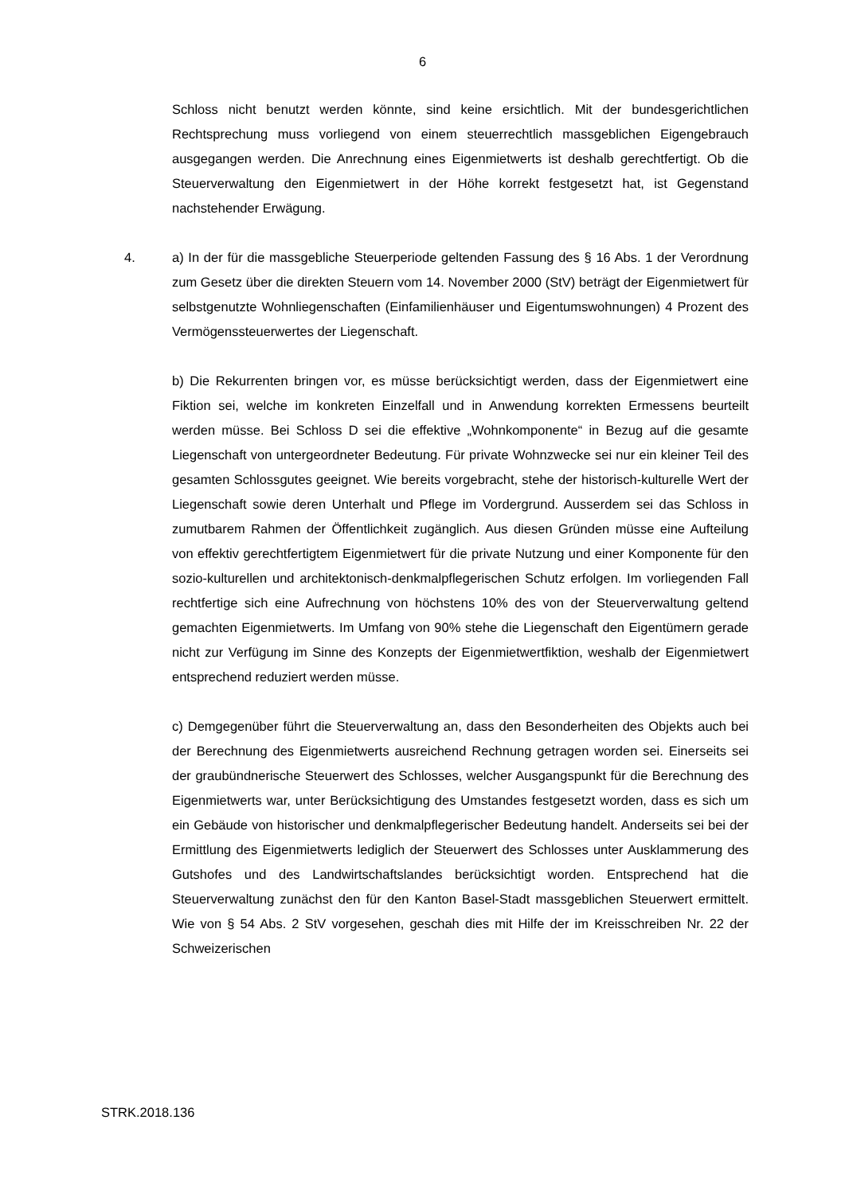6
Schloss nicht benutzt werden könnte, sind keine ersichtlich. Mit der bundesgerichtlichen Rechtsprechung muss vorliegend von einem steuerrechtlich massgeblichen Eigengebrauch ausgegangen werden. Die Anrechnung eines Eigenmietwerts ist deshalb gerechtfertigt. Ob die Steuerverwaltung den Eigenmietwert in der Höhe korrekt festgesetzt hat, ist Gegenstand nachstehender Erwägung.
4.
a) In der für die massgebliche Steuerperiode geltenden Fassung des § 16 Abs. 1 der Verordnung zum Gesetz über die direkten Steuern vom 14. November 2000 (StV) beträgt der Eigenmietwert für selbstgenutzte Wohnliegenschaften (Einfamilienhäuser und Eigentumswohnungen) 4 Prozent des Vermögenssteuerwertes der Liegenschaft.
b) Die Rekurrenten bringen vor, es müsse berücksichtigt werden, dass der Eigenmietwert eine Fiktion sei, welche im konkreten Einzelfall und in Anwendung korrekten Ermessens beurteilt werden müsse. Bei Schloss D sei die effektive „Wohnkomponente“ in Bezug auf die gesamte Liegenschaft von untergeordneter Bedeutung. Für private Wohnzwecke sei nur ein kleiner Teil des gesamten Schlossgutes geeignet. Wie bereits vorgebracht, stehe der historisch-kulturelle Wert der Liegenschaft sowie deren Unterhalt und Pflege im Vordergrund. Ausserdem sei das Schloss in zumutbarem Rahmen der Öffentlichkeit zugänglich. Aus diesen Gründen müsse eine Aufteilung von effektiv gerechtfertigtem Eigenmietwert für die private Nutzung und einer Komponente für den sozio-kulturellen und architektonisch-denkmalpflegerischen Schutz erfolgen. Im vorliegenden Fall rechtfertige sich eine Aufrechnung von höchstens 10% des von der Steuerverwaltung geltend gemachten Eigenmietwerts. Im Umfang von 90% stehe die Liegenschaft den Eigentümern gerade nicht zur Verfügung im Sinne des Konzepts der Eigenmietwertfiktion, weshalb der Eigenmietwert entsprechend reduziert werden müsse.
c) Demgegenüber führt die Steuerverwaltung an, dass den Besonderheiten des Objekts auch bei der Berechnung des Eigenmietwerts ausreichend Rechnung getragen worden sei. Einerseits sei der graubündnerische Steuerwert des Schlosses, welcher Ausgangspunkt für die Berechnung des Eigenmietwerts war, unter Berücksichtigung des Umstandes festgesetzt worden, dass es sich um ein Gebäude von historischer und denkmalpflegerischer Bedeutung handelt. Anderseits sei bei der Ermittlung des Eigenmietwerts lediglich der Steuerwert des Schlosses unter Ausklammerung des Gutshofes und des Landwirtschaftslandes berücksichtigt worden. Entsprechend hat die Steuerverwaltung zunächst den für den Kanton Basel-Stadt massgeblichen Steuerwert ermittelt. Wie von § 54 Abs. 2 StV vorgesehen, geschah dies mit Hilfe der im Kreisschreiben Nr. 22 der Schweizerischen
STRK.2018.136